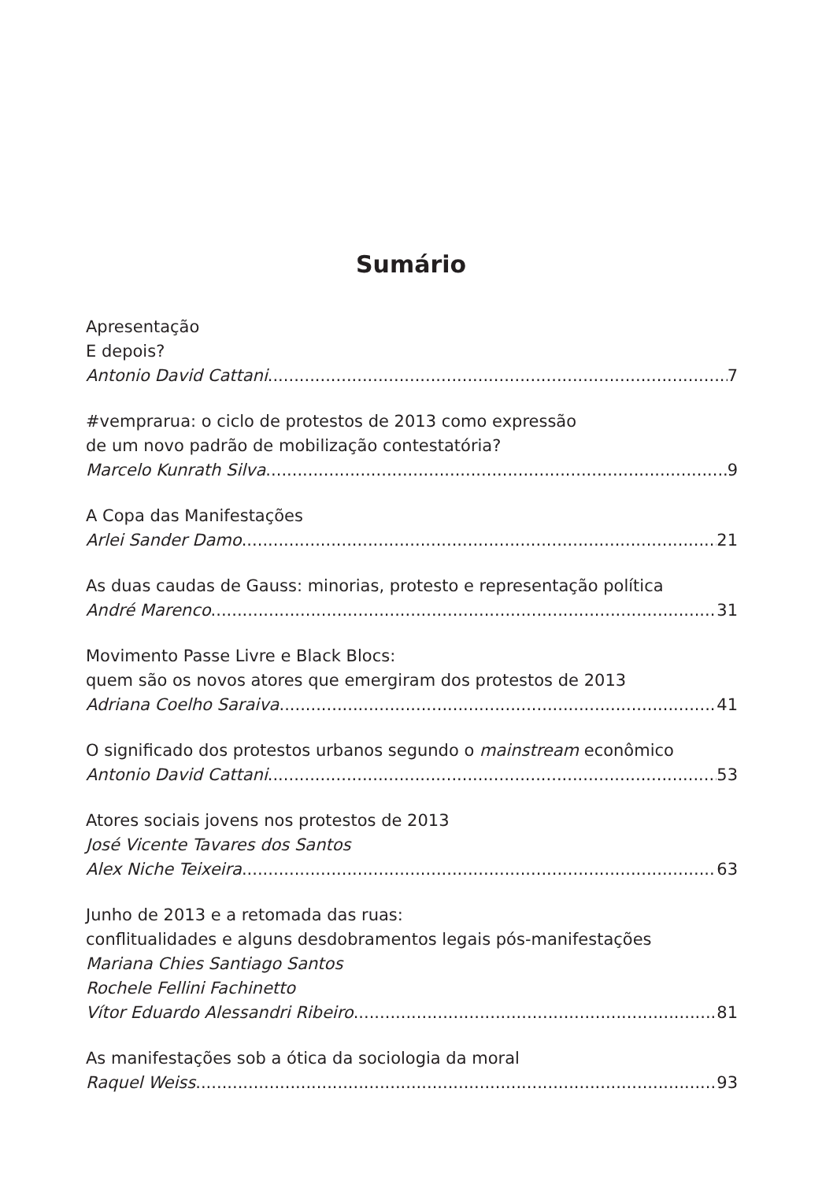Sumário
Apresentação
E depois?
Antonio David Cattani 7
#vemprarua: o ciclo de protestos de 2013 como expressão
de um novo padrão de mobilização contestatória?
Marcelo Kunrath Silva 9
A Copa das Manifestações
Arlei Sander Damo 21
As duas caudas de Gauss: minorias, protesto e representação política
André Marenco 31
Movimento Passe Livre e Black Blocs:
quem são os novos atores que emergiram dos protestos de 2013
Adriana Coelho Saraiva 41
O significado dos protestos urbanos segundo o mainstream econômico
Antonio David Cattani 53
Atores sociais jovens nos protestos de 2013
José Vicente Tavares dos Santos
Alex Niche Teixeira 63
Junho de 2013 e a retomada das ruas:
conflitualidades e alguns desdobramentos legais pós-manifestações
Mariana Chies Santiago Santos
Rochele Fellini Fachinetto
Vítor Eduardo Alessandri Ribeiro 81
As manifestações sob a ótica da sociologia da moral
Raquel Weiss 93